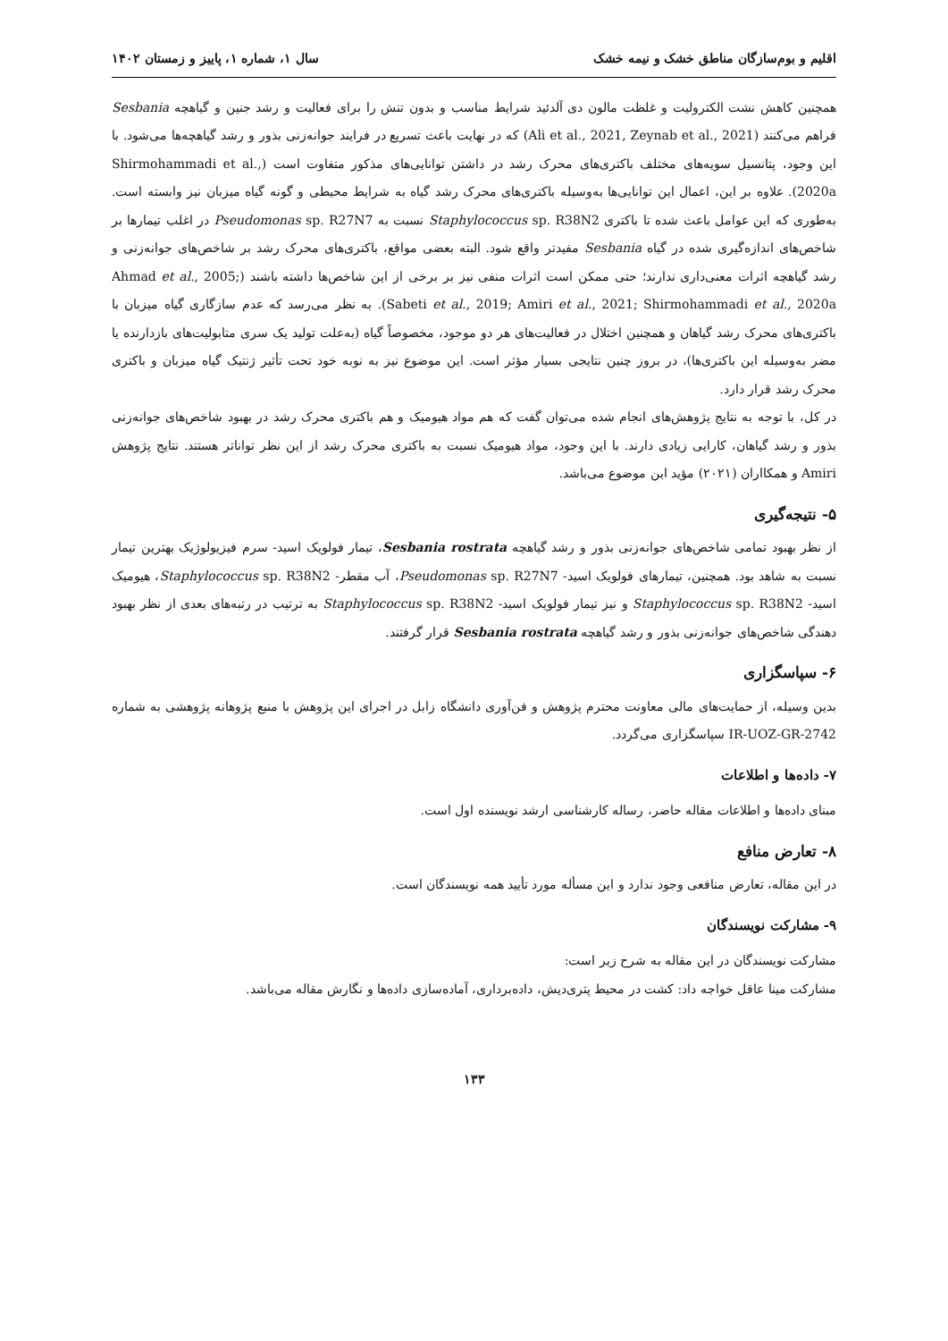اقلیم و بوم‌سازگان مناطق خشک و نیمه خشک سال ۱، شماره ۱، پاییز و زمستان ۱۴۰۲
همچنین کاهش نشت الکترولیت و غلظت مالون دی آلدئید شرایط مناسب و بدون تنش را برای فعالیت و رشد جنین و گیاهچه Sesbania فراهم می‌کنند (Ali et al., 2021, Zeynab et al., 2021) که در نهایت باعث تسریع در فرایند جوانه‌زنی بذور و رشد گیاهچه‌ها می‌شود. با این وجود، پتانسیل سویه‌های مختلف باکتری‌های محرک رشد در داشتن توانایی‌های مذکور متفاوت است (Shirmohammadi et al., 2020a). علاوه بر این، اعمال این توانایی‌ها به‌وسیله باکتری‌های محرک رشد گیاه به شرایط محیطی و گونه گیاه میزبان نیز وابسته است. به‌طوری که این عوامل باعث شده تا باکتری Staphylococcus sp. R38N2 نسبت به Pseudomonas sp. R27N7 در اغلب تیمارها بر شاخص‌های اندازه‌گیری شده در گیاه Sesbania مفیدتر واقع شود. البته بعضی مواقع، باکتری‌های محرک رشد بر شاخص‌های جوانه‌زنی و رشد گیاهچه اثرات معنی‌داری ندارند؛ حتی ممکن است اثرات منفی نیز بر برخی از این شاخص‌ها داشته باشند (Ahmad et al., 2005; Sabeti et al., 2019; Amiri et al., 2021; Shirmohammadi et al., 2020a). به نظر می‌رسد که عدم سازگاری گیاه میزبان با باکتری‌های محرک رشد گیاهان و همچنین اختلال در فعالیت‌های هر دو موجود، مخصوصاً گیاه (به‌علت تولید یک سری متابولیت‌های بازدارنده یا مضر به‌وسیله این باکتری‌ها)، در بروز چنین نتایجی بسیار مؤثر است. این موضوع نیز به نوبه خود تحت تأثیر ژنتیک گیاه میزبان و باکتری محرک رشد قرار دارد.
در کل، با توجه به نتایج پژوهش‌های انجام شده می‌توان گفت که هم مواد هیومیک و هم باکتری محرک رشد در بهبود شاخص‌های جوانه‌زنی بذور و رشد گیاهان، کارایی زیادی دارند. با این وجود، مواد هیومیک نسبت به باکتری محرک رشد از این نظر تواناتر هستند. نتایج پژوهش Amiri و همکااران (۲۰۲۱) مؤید این موضوع می‌باشد.
۵- نتیجه‌گیری
از نظر بهبود تمامی شاخص‌های جوانه‌زنی بذور و رشد گیاهچه Sesbania rostrata، تیمار فولویک اسید- سرم فیزیولوژیک بهترین تیمار نسبت به شاهد بود. همچنین، تیمارهای فولویک اسید- Pseudomonas sp. R27N7، آب مقطر- Staphylococcus sp. R38N2، هیومیک اسید- Staphylococcus sp. R38N2 و نیز تیمار فولویک اسید- Staphylococcus sp. R38N2 به ترتیب در رتبه‌های بعدی از نظر بهبود دهندگی شاخص‌های جوانه‌زنی بذور و رشد گیاهچه Sesbania rostrata قرار گرفتند.
۶- سپاسگزاری
بدین وسیله، از حمایت‌های مالی معاونت محترم پژوهش و فن‌آوری دانشگاه زابل در اجرای این پژوهش با منبع پژوهانه پژوهشی به شماره IR-UOZ-GR-2742 سپاسگزاری می‌گردد.
۷- داده‌ها و اطلاعات
مبنای داده‌ها و اطلاعات مقاله حاضر، رساله کارشناسی ارشد نویسنده اول است.
۸- تعارض منافع
در این مقاله، تعارض منافعی وجود ندارد و این مسأله مورد تأیید همه نویسندگان است.
۹- مشارکت نویسندگان
مشارکت نویسندگان در این مقاله به شرح زیر است:
مشارکت مینا عاقل خواجه داد: کشت در محیط پتری‌دیش، داده‌برداری، آماده‌سازی داده‌ها و نگارش مقاله می‌باشد.
۱۳۳